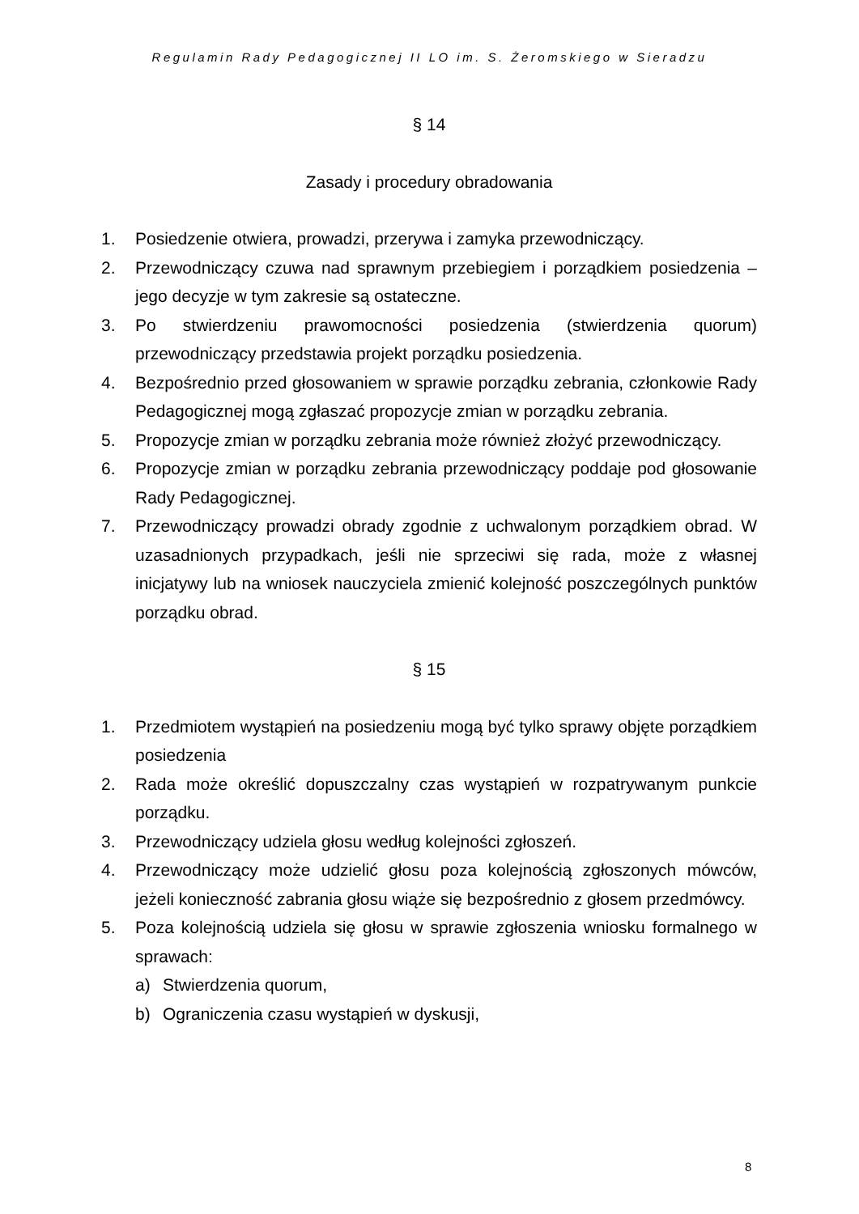Regulamin Rady Pedagogicznej II LO im. S. Żeromskiego w Sieradzu
§ 14
Zasady i procedury obradowania
1. Posiedzenie otwiera, prowadzi, przerywa i zamyka przewodniczący.
2. Przewodniczący czuwa nad sprawnym przebiegiem i porządkiem posiedzenia – jego decyzje w tym zakresie są ostateczne.
3. Po stwierdzeniu prawomocności posiedzenia (stwierdzenia quorum) przewodniczący przedstawia projekt porządku posiedzenia.
4. Bezpośrednio przed głosowaniem w sprawie porządku zebrania, członkowie Rady Pedagogicznej mogą zgłaszać propozycje zmian w porządku zebrania.
5. Propozycje zmian w porządku zebrania może również złożyć przewodniczący.
6. Propozycje zmian w porządku zebrania przewodniczący poddaje pod głosowanie Rady Pedagogicznej.
7. Przewodniczący prowadzi obrady zgodnie z uchwalonym porządkiem obrad. W uzasadnionych przypadkach, jeśli nie sprzeciwi się rada, może z własnej inicjatywy lub na wniosek nauczyciela zmienić kolejność poszczególnych punktów porządku obrad.
§ 15
1. Przedmiotem wystąpień na posiedzeniu mogą być tylko sprawy objęte porządkiem posiedzenia
2. Rada może określić dopuszczalny czas wystąpień w rozpatrywanym punkcie porządku.
3. Przewodniczący udziela głosu według kolejności zgłoszeń.
4. Przewodniczący może udzielić głosu poza kolejnością zgłoszonych mówców, jeżeli konieczność zabrania głosu wiąże się bezpośrednio z głosem przedmówcy.
5. Poza kolejnością udziela się głosu w sprawie zgłoszenia wniosku formalnego w sprawach:
a) Stwierdzenia quorum,
b) Ograniczenia czasu wystąpień w dyskusji,
8